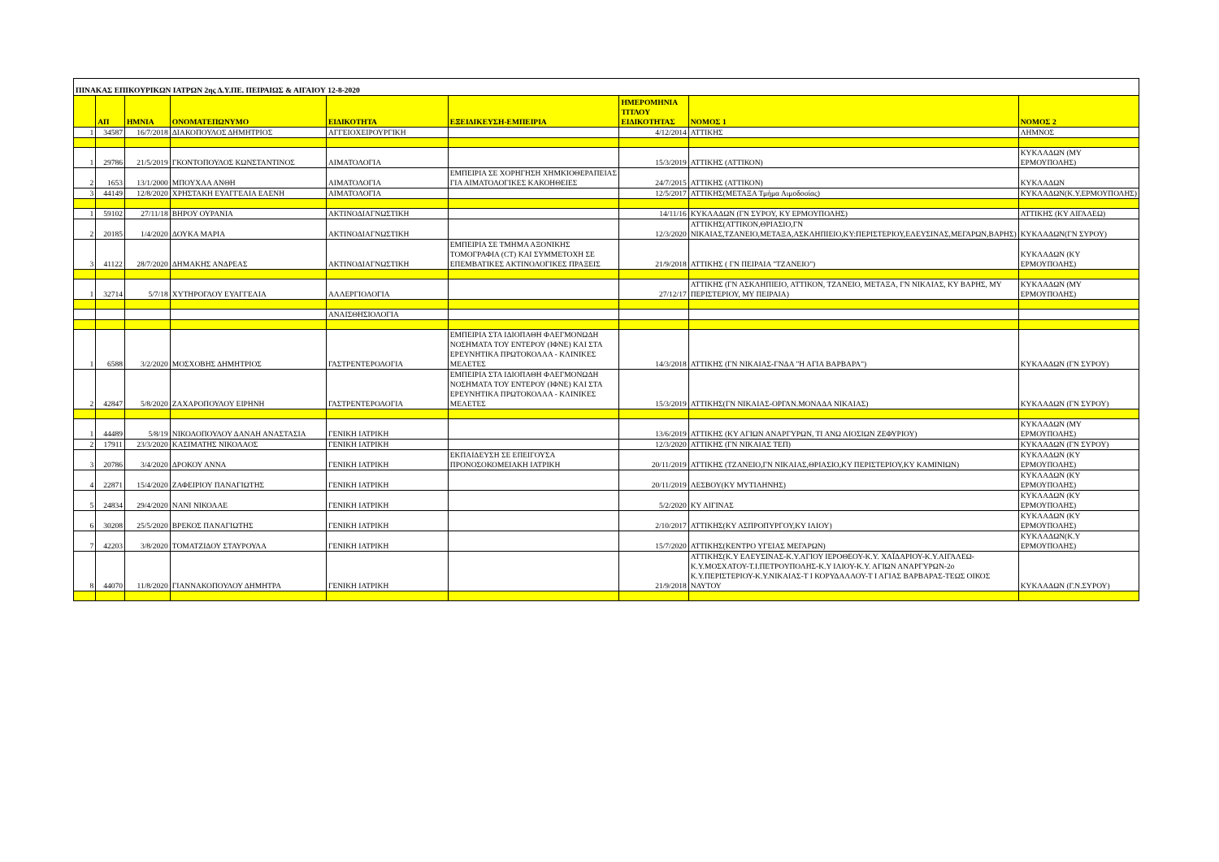| ΠΙΝΑΚΑΣ ΕΠΙΚΟΥΡΙΚΩΝ ΙΑΤΡΩΝ 2ης Δ.Υ.ΠΕ. ΠΕΙΡΑΙΩΣ & ΑΙΓΑΙΟΥ 12-8-2020 | | | | | | | | |
| | ΑΠ | ΗΜΝΙΑ | ΟΝΟΜΑΤΕΠΩΝΥΜΟ | ΕΙΔΙΚΟΤΗΤΑ | ΕΞΕΙΔΙΚΕΥΣΗ-ΕΜΠΕΙΡΙΑ | ΗΜΕΡΟΜΗΝΙΑ ΤΙΤΛΟΥ ΕΙΔΙΚΟΤΗΤΑΣ | ΝΟΜΟΣ 1 | ΝΟΜΟΣ 2 |
| 1 | 34587 | 16/7/2018 | ΔΙΑΚΟΠΟΥΛΟΣ ΔΗΜΗΤΡΙΟΣ | ΑΓΓΕΙΟΧΕΙΡΟΥΡΓΙΚΗ | | 4/12/2014 | ΑΤΤΙΚΗΣ | ΛΗΜΝΟΣ |
| 1 | 29786 | 21/5/2019 | ΓΚΟΝΤΟΠΟΥΛΟΣ ΚΩΝΣΤΑΝΤΙΝΟΣ | ΑΙΜΑΤΟΛΟΓΙΑ | | 15/3/2019 | ΑΤΤΙΚΗΣ (ΑΤΤΙΚΟΝ) | ΚΥΚΛΑΔΩΝ (ΜΥ ΕΡΜΟΥΠΟΛΗΣ) |
| 2 | 1653 | 13/1/2000 | ΜΠΟΥΧΛΑ ΑΝΘΗ | ΑΙΜΑΤΟΛΟΓΙΑ | ΕΜΠΕΙΡΙΑ ΣΕ ΧΟΡΗΓΗΣΗ ΧΗΜΚΙΟΘΕΡΑΠΕΙΑΣ ΓΙΑ ΑΙΜΑΤΟΛΟΓΙΚΕΣ ΚΑΚΟΗΘΕΙΕΣ | 24/7/2015 | ΑΤΤΙΚΗΣ (ΑΤΤΙΚΟΝ) | ΚΥΚΛΑΔΩΝ |
| 3 | 44149 | 12/8/2020 | ΧΡΗΣΤΑΚΗ ΕΥΑΓΓΕΛΙΑ ΕΛΕΝΗ | ΑΙΜΑΤΟΛΟΓΙΑ | | 12/5/2017 | ΑΤΤΙΚΗΣ(ΜΕΤΑΞΑ Τμήμα Αιμοδοσίας) | ΚΥΚΛΑΔΩΝ(Κ.Υ.ΕΡΜΟΥΠΟΛΗΣ) |
| 1 | 59102 | 27/11/18 | ΒΗΡΟΥ ΟΥΡΑΝΙΑ | ΑΚΤΙΝΟΔΙΑΓΝΩΣΤΙΚΗ | | 14/11/16 | ΚΥΚΛΑΔΩΝ (ΓΝ ΣΥΡΟΥ, ΚΥ ΕΡΜΟΥΠΟΛΗΣ) | ΑΤΤΙΚΗΣ (ΚΥ ΑΙΓΑΛΕΩ) |
| 2 | 20185 | 1/4/2020 | ΔΟΥΚΑ ΜΑΡΙΑ | ΑΚΤΙΝΟΔΙΑΓΝΩΣΤΙΚΗ | | 12/3/2020 | ΑΤΤΙΚΗΣ(ΑΤΤΙΚΟΝ,ΘΡΙΑΣΙΟ,ΓΝ ΝΙΚΑΙΑΣ,ΤΖΑΝΕΙΟ,ΜΕΤΑΞΑ,ΑΣΚΛΗΠΙΕΙΟ,ΚΥ:ΠΕΡΙΣΤΕΡΙΟΥ,ΕΛΕΥΣΙΝΑΣ,ΜΕΓΑΡΩΝ,ΒΑΡΗΣ) | ΚΥΚΛΑΔΩΝ(ΓΝ ΣΥΡΟΥ) |
| 3 | 41122 | 28/7/2020 | ΔΗΜΑΚΗΣ ΑΝΔΡΕΑΣ | ΑΚΤΙΝΟΔΙΑΓΝΩΣΤΙΚΗ | ΕΜΠΕΙΡΙΑ ΣΕ ΤΜΗΜΑ ΑΞΟΝΙΚΗΣ ΤΟΜΟΓΡΑΦΙΑ (CT) ΚΑΙ ΣΥΜΜΕΤΟΧΗ ΣΕ ΕΠΕΜΒΑΤΙΚΕΣ ΑΚΤΙΝΟΛΟΓΙΚΕΣ ΠΡΑΞΕΙΣ | 21/9/2018 | ΑΤΤΙΚΗΣ ( ΓΝ ΠΕΙΡΑΙΑ "ΤΖΑΝΕΙΟ") | ΚΥΚΛΑΔΩΝ (ΚΥ ΕΡΜΟΥΠΟΛΗΣ) |
| 1 | 32714 | 5/7/18 | ΧΥΤΗΡΟΓΛΟΥ ΕΥΑΓΓΕΛΙΑ | ΑΛΛΕΡΓΙΟΛΟΓΙΑ | | 27/12/17 | ΑΤΤΙΚΗΣ (ΓΝ ΑΣΚΛΗΠΙΕΙΟ, ΑΤΤΙΚΟΝ, ΤΖΑΝΕΙΟ, ΜΕΤΑΞΑ, ΓΝ ΝΙΚΑΙΑΣ, ΚΥ ΒΑΡΗΣ, ΜΥ ΠΕΡΙΣΤΕΡΙΟΥ, ΜΥ ΠΕΙΡΑΙΑ) | ΚΥΚΛΑΔΩΝ (ΜΥ ΕΡΜΟΥΠΟΛΗΣ) |
| | | | | ΑΝΑΙΣΘΗΣΙΟΛΟΓΙΑ | | | | |
| 1 | 6588 | 3/2/2020 | ΜΟΣΧΟΒΗΣ ΔΗΜΗΤΡΙΟΣ | ΓΑΣΤΡΕΝΤΕΡΟΛΟΓΙΑ | ΕΜΠΕΙΡΙΑ ΣΤΑ ΙΔΙΟΠΑΘΗ ΦΛΕΓΜΟΝΩΔΗ ΝΟΣΗΜΑΤΑ ΤΟΥ ΕΝΤΕΡΟΥ (ΙΦΝΕ) ΚΑΙ ΣΤΑ ΕΡΕΥΝΗΤΙΚΑ ΠΡΩΤΟΚΟΛΛΑ - ΚΛΙΝΙΚΕΣ ΜΕΛΕΤΕΣ | 14/3/2018 | ΑΤΤΙΚΗΣ (ΓΝ ΝΙΚΑΙΑΣ-ΓΝΔΑ "Η ΑΓΙΑ ΒΑΡΒΑΡΑ") | ΚΥΚΛΑΔΩΝ (ΓΝ ΣΥΡΟΥ) |
| 2 | 42847 | 5/8/2020 | ΖΑΧΑΡΟΠΟΥΛΟΥ ΕΙΡΗΝΗ | ΓΑΣΤΡΕΝΤΕΡΟΛΟΓΙΑ | ΕΜΠΕΙΡΙΑ ΣΤΑ ΙΔΙΟΠΑΘΗ ΦΛΕΓΜΟΝΩΔΗ ΝΟΣΗΜΑΤΑ ΤΟΥ ΕΝΤΕΡΟΥ (ΙΦΝΕ) ΚΑΙ ΣΤΑ ΕΡΕΥΝΗΤΙΚΑ ΠΡΩΤΟΚΟΛΛΑ - ΚΛΙΝΙΚΕΣ ΜΕΛΕΤΕΣ | 15/3/2019 | ΑΤΤΙΚΗΣ(ΓΝ ΝΙΚΑΙΑΣ-ΟΡΓΑΝ.ΜΟΝΑΔΑ ΝΙΚΑΙΑΣ) | ΚΥΚΛΑΔΩΝ (ΓΝ ΣΥΡΟΥ) |
| 1 | 44489 | 5/8/19 | ΝΙΚΟΛΟΠΟΥΛΟΥ ΔΑΝΑΗ ΑΝΑΣΤΑΣΙΑ | ΓΕΝΙΚΗ ΙΑΤΡΙΚΗ | | 13/6/2019 | ΑΤΤΙΚΗΣ (ΚΥ ΑΓΙΩΝ ΑΝΑΡΓΥΡΩΝ, ΤΙ ΑΝΩ ΛΙΟΣΙΩΝ ΖΕΦΥΡΙΟΥ) | ΚΥΚΛΑΔΩΝ (ΜΥ ΕΡΜΟΥΠΟΛΗΣ) |
| 2 | 17911 | 23/3/2020 | ΚΑΣΙΜΑΤΗΣ ΝΙΚΟΛΑΟΣ | ΓΕΝΙΚΗ ΙΑΤΡΙΚΗ | | 12/3/2020 | ΑΤΤΙΚΗΣ (ΓΝ ΝΙΚΑΙΑΣ ΤΕΠ) | ΚΥΚΛΑΔΩΝ (ΓΝ ΣΥΡΟΥ) |
| 3 | 20786 | 3/4/2020 | ΔΡΟΚΟΥ ΑΝΝΑ | ΓΕΝΙΚΗ ΙΑΤΡΙΚΗ | ΕΚΠΑΙΔΕΥΣΗ ΣΕ ΕΠΕΙΓΟΥΣΑ ΠΡΟΝΟΣΟΚΟΜΕΙΑΚΗ ΙΑΤΡΙΚΗ | 20/11/2019 | ΑΤΤΙΚΗΣ (ΤΖΑΝΕΙΟ,ΓΝ ΝΙΚΑΙΑΣ,ΘΡΙΑΣΙΟ,ΚΥ ΠΕΡΙΣΤΕΡΙΟΥ,ΚΥ ΚΑΜΙΝΙΩΝ) | ΚΥΚΛΑΔΩΝ (ΚΥ ΕΡΜΟΥΠΟΛΗΣ) |
| 4 | 22871 | 15/4/2020 | ΖΑΦΕΙΡΙΟΥ ΠΑΝΑΓΙΩΤΗΣ | ΓΕΝΙΚΗ ΙΑΤΡΙΚΗ | | 20/11/2019 | ΛΕΣΒΟΥ(ΚΥ ΜΥΤΙΛΗΝΗΣ) | ΚΥΚΛΑΔΩΝ (ΚΥ ΕΡΜΟΥΠΟΛΗΣ) |
| 5 | 24834 | 29/4/2020 | ΝΑΝΙ ΝΙΚΟΛΑΕ | ΓΕΝΙΚΗ ΙΑΤΡΙΚΗ | | 5/2/2020 | ΚΥ ΑΙΓΙΝΑΣ | ΚΥΚΛΑΔΩΝ (ΚΥ ΕΡΜΟΥΠΟΛΗΣ) |
| 6 | 30208 | 25/5/2020 | ΒΡΕΚΟΣ ΠΑΝΑΓΙΩΤΗΣ | ΓΕΝΙΚΗ ΙΑΤΡΙΚΗ | | 2/10/2017 | ΑΤΤΙΚΗΣ(ΚΥ ΑΣΠΡΟΠΥΡΓΟΥ,ΚΥ ΙΛΙΟΥ) | ΚΥΚΛΑΔΩΝ (ΚΥ ΕΡΜΟΥΠΟΛΗΣ) |
| 7 | 42203 | 3/8/2020 | ΤΟΜΑΤΖΙΔΟΥ ΣΤΑΥΡΟΥΛΑ | ΓΕΝΙΚΗ ΙΑΤΡΙΚΗ | | 15/7/2020 | ΑΤΤΙΚΗΣ(ΚΕΝΤΡΟ ΥΓΕΙΑΣ ΜΕΓΑΡΩΝ) | ΚΥΚΛΑΔΩΝ(Κ.Υ ΕΡΜΟΥΠΟΛΗΣ) |
| 8 | 44070 | 11/8/2020 | ΓΙΑΝΝΑΚΟΠΟΥΛΟΥ ΔΗΜΗΤΡΑ | ΓΕΝΙΚΗ ΙΑΤΡΙΚΗ | | 21/9/2018 | ΑΤΤΙΚΗΣ(Κ.Υ ΕΛΕΥΣΙΝΑΣ-Κ.Υ.ΑΓΙΟΥ ΙΕΡΟΘΕΟΥ-Κ.Υ. ΧΑΪΔΑΡΙΟΥ-Κ.Υ.ΑΙΓΑΛΕΩ-Κ.Υ.ΜΟΣΧΑΤΟΥ-Τ.Ι.ΠΕΤΡΟΥΠΟΛΗΣ-Κ.Υ ΙΛΙΟΥ-Κ.Υ. ΑΓΙΩΝ ΑΝΑΡΓΥΡΩΝ-2ο Κ.Υ.ΠΕΡΙΣΤΕΡΙΟΥ-Κ.Υ.ΝΙΚΑΙΑΣ-Τ Ι ΚΟΡΥΔΑΛΛΟΥ-Τ Ι ΑΓΙΑΣ ΒΑΡΒΑΡΑΣ-ΤΕΩΣ ΟΙΚΟΣ ΝΑΥΤΟΥ | ΚΥΚΛΑΔΩΝ (Γ.Ν.ΣΥΡΟΥ) |